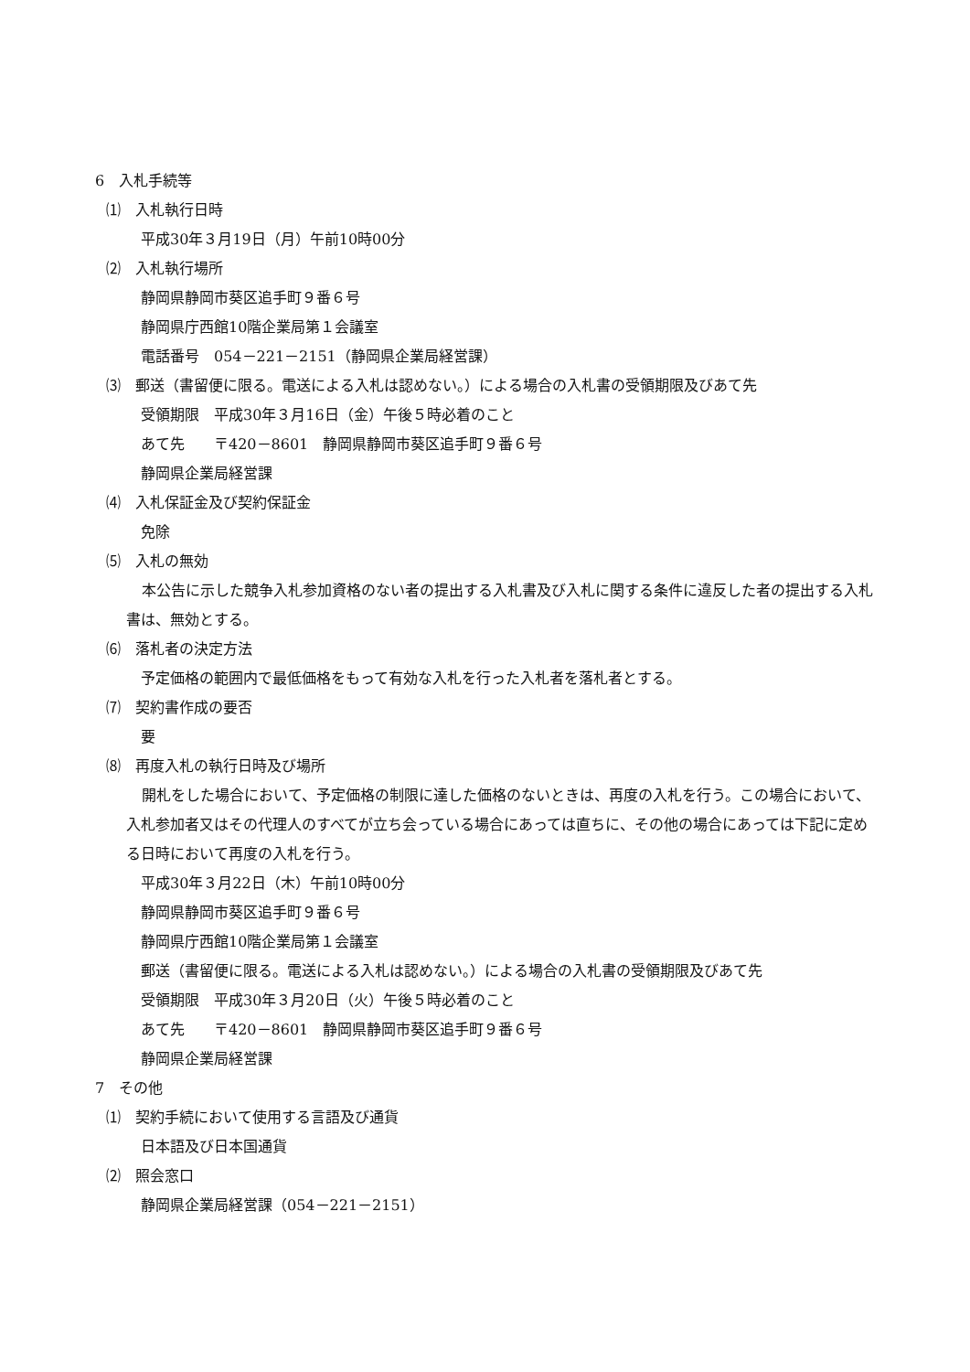6　入札手続等
⑴　入札執行日時
平成30年３月19日（月）午前10時00分
⑵　入札執行場所
静岡県静岡市葵区追手町９番６号
静岡県庁西館10階企業局第１会議室
電話番号　054－221－2151（静岡県企業局経営課）
⑶　郵送（書留便に限る。電送による入札は認めない。）による場合の入札書の受領期限及びあて先
受領期限　平成30年３月16日（金）午後５時必着のこと
あて先　　〒420－8601　静岡県静岡市葵区追手町９番６号
静岡県企業局経営課
⑷　入札保証金及び契約保証金
免除
⑸　入札の無効
本公告に示した競争入札参加資格のない者の提出する入札書及び入札に関する条件に違反した者の提出する入札書は、無効とする。
⑹　落札者の決定方法
予定価格の範囲内で最低価格をもって有効な入札を行った入札者を落札者とする。
⑺　契約書作成の要否
要
⑻　再度入札の執行日時及び場所
開札をした場合において、予定価格の制限に達した価格のないときは、再度の入札を行う。この場合において、入札参加者又はその代理人のすべてが立ち会っている場合にあっては直ちに、その他の場合にあっては下記に定める日時において再度の入札を行う。
平成30年３月22日（木）午前10時00分
静岡県静岡市葵区追手町９番６号
静岡県庁西館10階企業局第１会議室
郵送（書留便に限る。電送による入札は認めない。）による場合の入札書の受領期限及びあて先
受領期限　平成30年３月20日（火）午後５時必着のこと
あて先　　〒420－8601　静岡県静岡市葵区追手町９番６号
静岡県企業局経営課
7　その他
⑴　契約手続において使用する言語及び通貨
日本語及び日本国通貨
⑵　照会窓口
静岡県企業局経営課（054－221－2151）